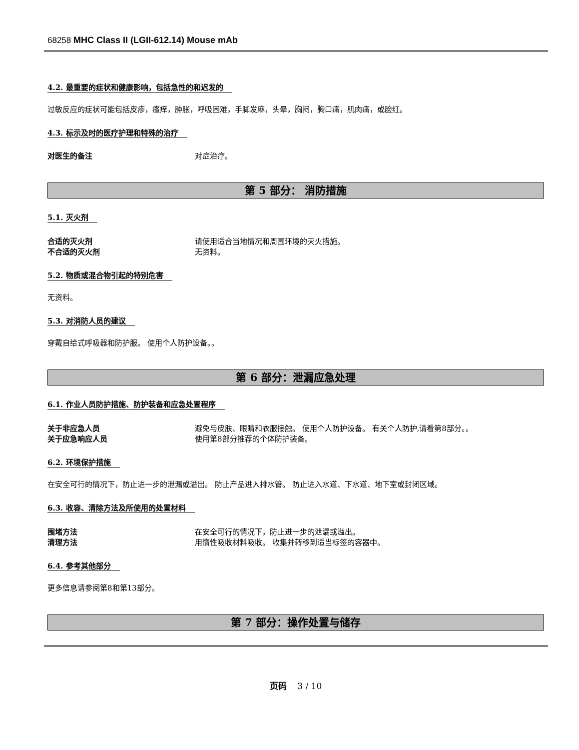68258 MHC Class II (LGII-612.14) Mouse mAb
4.2. 最重要的症状和健康影响，包括急性的和迟发的
过敏反应的症状可能包括皮疹，瘙痒，肿胀，呼吸困难，手脚发麻，头晕，胸闷，胸口痛，肌肉痛，或脸红。
4.3. 标示及时的医疗护理和特殊的治疗
对医生的备注 对症治疗。
第 5 部分： 消防措施
5.1. 灭火剂
合适的灭火剂 请使用适合当地情况和周围环境的灭火措施。
不合适的灭火剂 无资料。
5.2. 物质或混合物引起的特别危害
无资料。
5.3. 对消防人员的建议
穿戴自给式呼吸器和防护服。 使用个人防护设备。。
第 6 部分：泄漏应急处理
6.1. 作业人员防护措施、防护装备和应急处置程序
关于非应急人员 避免与皮肤、眼睛和衣服接触。 使用个人防护设备。 有关个人防护,请看第8部分。。
关于应急响应人员 使用第8部分推荐的个体防护装备。
6.2. 环境保护措施
在安全可行的情况下，防止进一步的泄漏或溢出。 防止产品进入排水管。 防止进入水道、下水道、地下室或封闭区域。
6.3. 收容、清除方法及所使用的处置材料
围堵方法 在安全可行的情况下，防止进一步的泄漏或溢出。
清理方法 用惰性吸收材料吸收。 收集并转移到适当标签的容器中。
6.4. 参考其他部分
更多信息请参阅第8和第13部分。
第 7 部分：操作处置与储存
页码 3 / 10